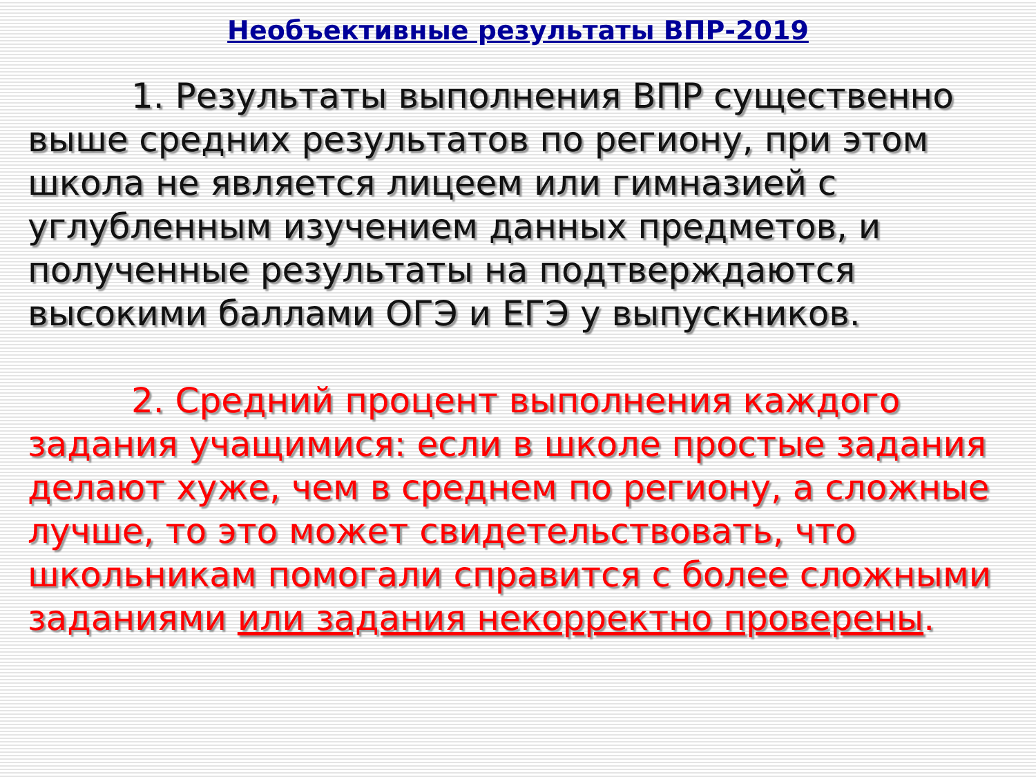Необъективные результаты ВПР-2019
1. Результаты выполнения ВПР существенно выше средних результатов по региону, при этом школа не является лицеем или гимназией с углубленным изучением данных предметов, и полученные результаты на подтверждаются высокими баллами ОГЭ и ЕГЭ у выпускников.
2. Средний процент выполнения каждого задания учащимися: если в школе простые задания делают хуже, чем в среднем по региону, а сложные лучше, то это может свидетельствовать, что школьникам помогали справится с более сложными заданиями или задания некорректно проверены.